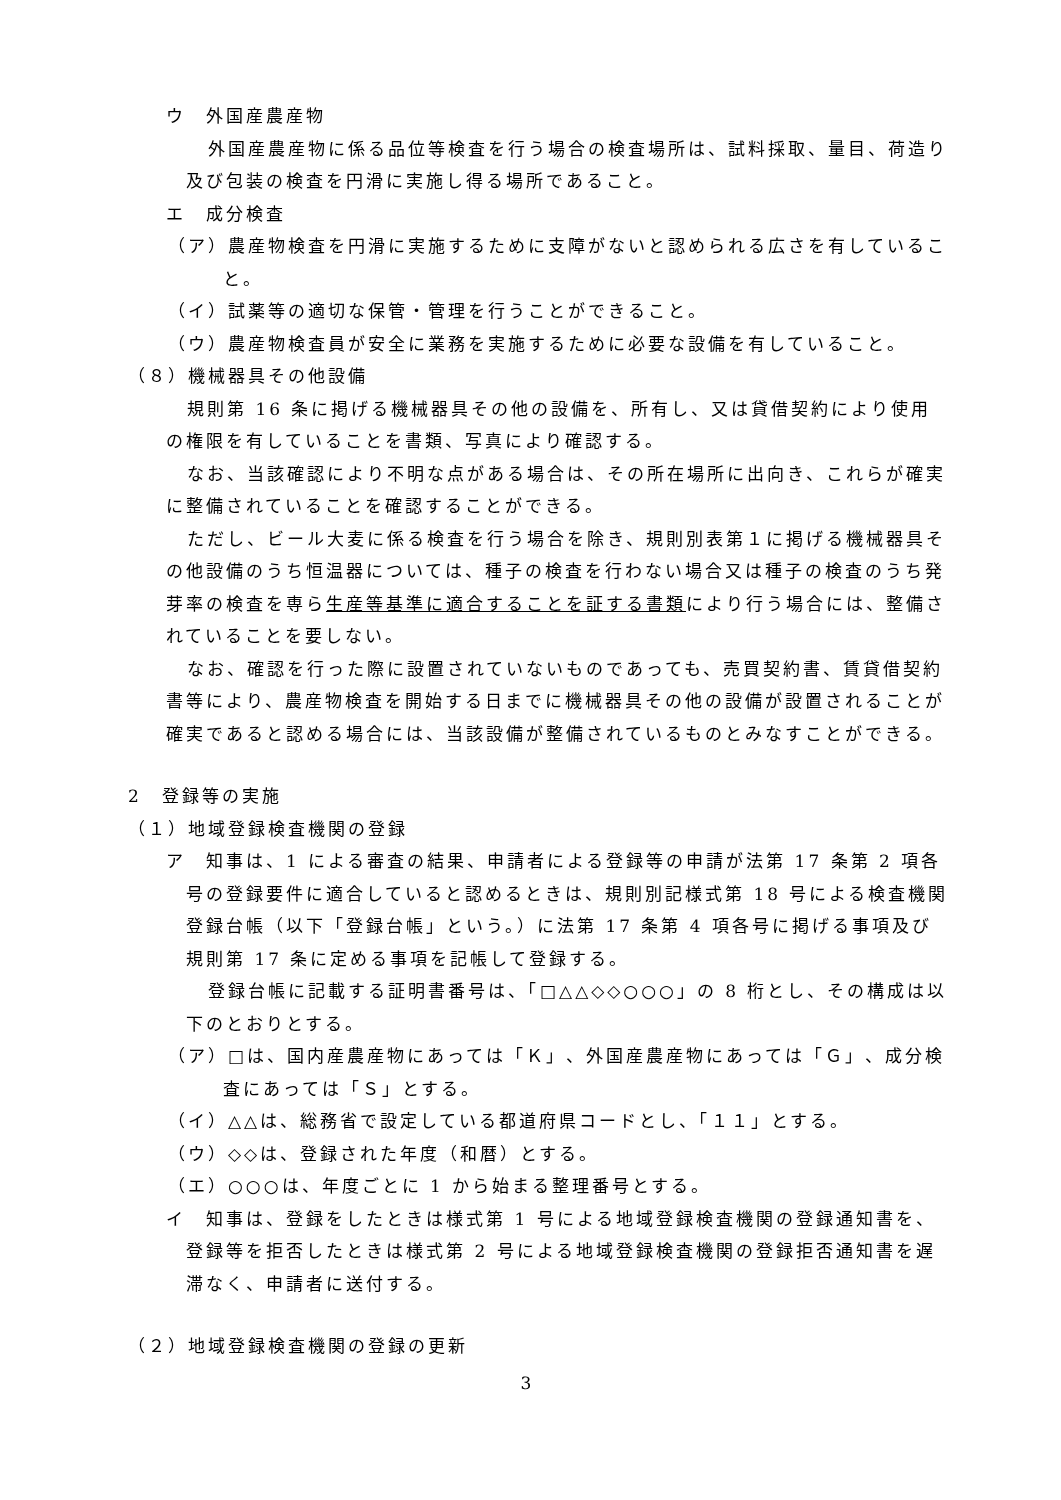ウ　外国産農産物
外国産農産物に係る品位等検査を行う場合の検査場所は、試料採取、量目、荷造り及び包装の検査を円滑に実施し得る場所であること。
エ　成分検査
（ア）農産物検査を円滑に実施するために支障がないと認められる広さを有していること。
（イ）試薬等の適切な保管・管理を行うことができること。
（ウ）農産物検査員が安全に業務を実施するために必要な設備を有していること。
（８）機械器具その他設備
規則第 16 条に掲げる機械器具その他の設備を、所有し、又は貸借契約により使用の権限を有していることを書類、写真により確認する。
なお、当該確認により不明な点がある場合は、その所在場所に出向き、これらが確実に整備されていることを確認することができる。
ただし、ビール大麦に係る検査を行う場合を除き、規則別表第１に掲げる機械器具その他設備のうち恒温器については、種子の検査を行わない場合又は種子の検査のうち発芽率の検査を専ら生産等基準に適合することを証する書類により行う場合には、整備されていることを要しない。
なお、確認を行った際に設置されていないものであっても、売買契約書、賃貸借契約書等により、農産物検査を開始する日までに機械器具その他の設備が設置されることが確実であると認める場合には、当該設備が整備されているものとみなすことができる。
2　登録等の実施
（１）地域登録検査機関の登録
ア　知事は、1 による審査の結果、申請者による登録等の申請が法第 17 条第 2 項各号の登録要件に適合していると認めるときは、規則別記様式第 18 号による検査機関登録台帳（以下「登録台帳」という。）に法第 17 条第 4 項各号に掲げる事項及び規則第 17 条に定める事項を記帳して登録する。
登録台帳に記載する証明書番号は、「□△△◇◇○○○」の 8 桁とし、その構成は以下のとおりとする。
（ア）□は、国内産農産物にあっては「Ｋ」、外国産農産物にあっては「Ｇ」、成分検査にあっては「Ｓ」とする。
（イ）△△は、総務省で設定している都道府県コードとし、「１１」とする。
（ウ）◇◇は、登録された年度（和暦）とする。
（エ）○○○は、年度ごとに 1 から始まる整理番号とする。
イ　知事は、登録をしたときは様式第 1 号による地域登録検査機関の登録通知書を、登録等を拒否したときは様式第 2 号による地域登録検査機関の登録拒否通知書を遅滞なく、申請者に送付する。
（２）地域登録検査機関の登録の更新
3